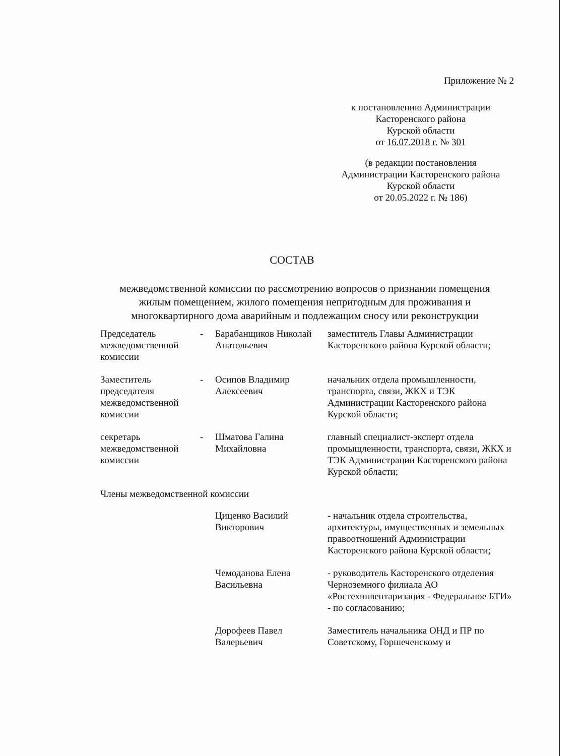Приложение № 2
к постановлению Администрации
Касторенского района
Курской области
от 16.07.2018 г. № 301
(в редакции постановления
Администрации Касторенского района
Курской области
от 20.05.2022 г. № 186)
СОСТАВ
межведомственной комиссии по рассмотрению вопросов о признании помещения жилым помещением, жилого помещения непригодным для проживания и многоквартирного дома аварийным и подлежащим сносу или реконструкции
| Председатель межведомственной комиссии | - | Барабанщиков Николай Анатольевич | заместитель Главы Администрации Касторенского района Курской области; |
| Заместитель председателя межведомственной комиссии | - | Осипов Владимир Алексеевич | начальник отдела промышленности, транспорта, связи, ЖКХ и ТЭК Администрации Касторенского района Курской области; |
| секретарь межведомственной комиссии | - | Шматова Галина Михайловна | главный специалист-эксперт отдела промыщленности, транспорта, связи, ЖКХ и ТЭК Администрации Касторенского района Курской области; |
Члены межведомственной комиссии
| | | Циценко Василий Викторович | - начальник отдела строительства, архитектуры, имущественных и земельных правоотношений Администрации Касторенского района Курской области; |
| | | Чемоданова Елена Васильевна | - руководитель Касторенского отделения Черноземного филиала АО «Ростехинвентаризация - Федеральное БТИ» - по согласованию; |
| | | Дорофеев Павел Валерьевич | Заместитель начальника ОНД и ПР по Советскому, Горшеченскому и |